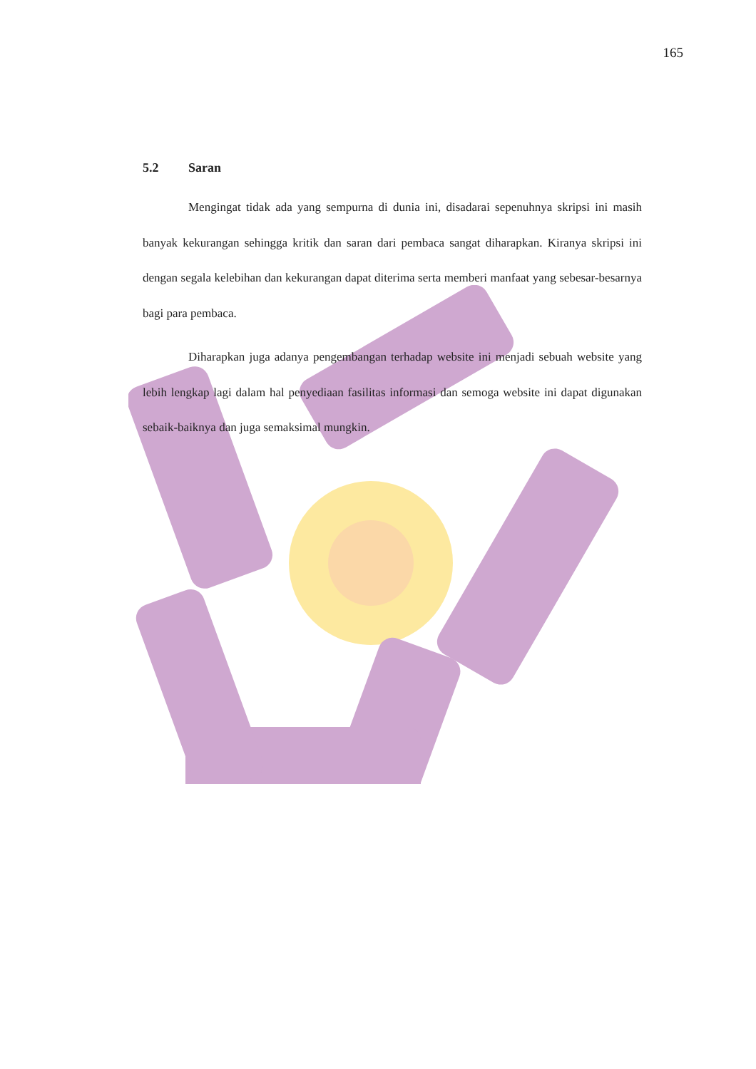165
5.2 Saran
Mengingat tidak ada yang sempurna di dunia ini, disadarai sepenuhnya skripsi ini masih banyak kekurangan sehingga kritik dan saran dari pembaca sangat diharapkan. Kiranya skripsi ini dengan segala kelebihan dan kekurangan dapat diterima serta memberi manfaat yang sebesar-besarnya bagi para pembaca.
Diharapkan juga adanya pengembangan terhadap website ini menjadi sebuah website yang lebih lengkap lagi dalam hal penyediaan fasilitas informasi dan semoga website ini dapat digunakan sebaik-baiknya dan juga semaksimal mungkin.